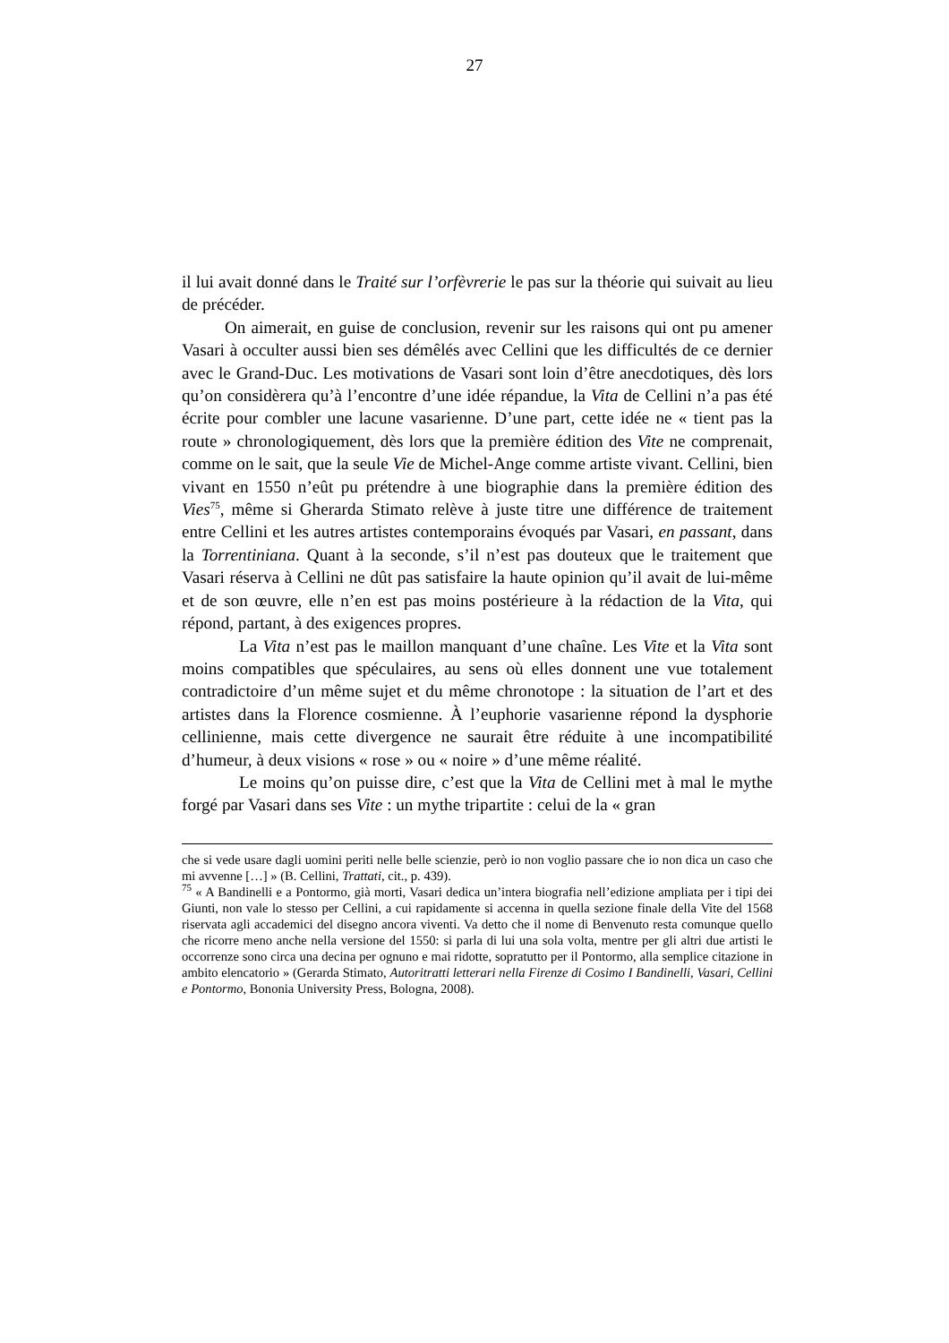27
il lui avait donné dans le Traité sur l’orfèvrerie le pas sur la théorie qui suivait au lieu de précéder.
On aimerait, en guise de conclusion, revenir sur les raisons qui ont pu amener Vasari à occulter aussi bien ses démêlés avec Cellini que les difficultés de ce dernier avec le Grand-Duc. Les motivations de Vasari sont loin d’être anecdotiques, dès lors qu’on considèrera qu’à l’encontre d’une idée répandue, la Vita de Cellini n’a pas été écrite pour combler une lacune vasarienne. D’une part, cette idée ne « tient pas la route » chronologiquement, dès lors que la première édition des Vite ne comprenait, comme on le sait, que la seule Vie de Michel-Ange comme artiste vivant. Cellini, bien vivant en 1550 n’eût pu prétendre à une biographie dans la première édition des Vies<sup>75</sup>, même si Gherarda Stimato relève à juste titre une différence de traitement entre Cellini et les autres artistes contemporains évoqués par Vasari, en passant, dans la Torrentiniana. Quant à la seconde, s’il n’est pas douteux que le traitement que Vasari réserva à Cellini ne dût pas satisfaire la haute opinion qu’il avait de lui-même et de son œuvre, elle n’en est pas moins postérieure à la rédaction de la Vita, qui répond, partant, à des exigences propres.
La Vita n’est pas le maillon manquant d’une chaîne. Les Vite et la Vita sont moins compatibles que spéculaires, au sens où elles donnent une vue totalement contradictoire d’un même sujet et du même chronotope : la situation de l’art et des artistes dans la Florence cosmienne. À l’euphorie vasarienne répond la dysphorie cellinienne, mais cette divergence ne saurait être réduite à une incompatibilité d’humeur, à deux visions « rose » ou « noire » d’une même réalité.
Le moins qu’on puisse dire, c’est que la Vita de Cellini met à mal le mythe forgé par Vasari dans ses Vite : un mythe tripartite : celui de la « gran
che si vede usare dagli uomini periti nelle belle scienzie, però io non voglio passare che io non dica un caso che mi avvenne […] » (B. Cellini, Trattati, cit., p. 439).
<sup>75</sup> « A Bandinelli e a Pontormo, già morti, Vasari dedica un’intera biografia nell’edizione ampliata per i tipi dei Giunti, non vale lo stesso per Cellini, a cui rapidamente si accenna in quella sezione finale della Vite del 1568 riservata agli accademici del disegno ancora viventi. Va detto che il nome di Benvenuto resta comunque quello che ricorre meno anche nella versione del 1550: si parla di lui una sola volta, mentre per gli altri due artisti le occorrenze sono circa una decina per ognuno e mai ridotte, sopratutto per il Pontormo, alla semplice citazione in ambito elencatorio » (Gerarda Stimato, Autoritratti letterari nella Firenze di Cosimo I Bandinelli, Vasari, Cellini e Pontormo, Bononia University Press, Bologna, 2008).